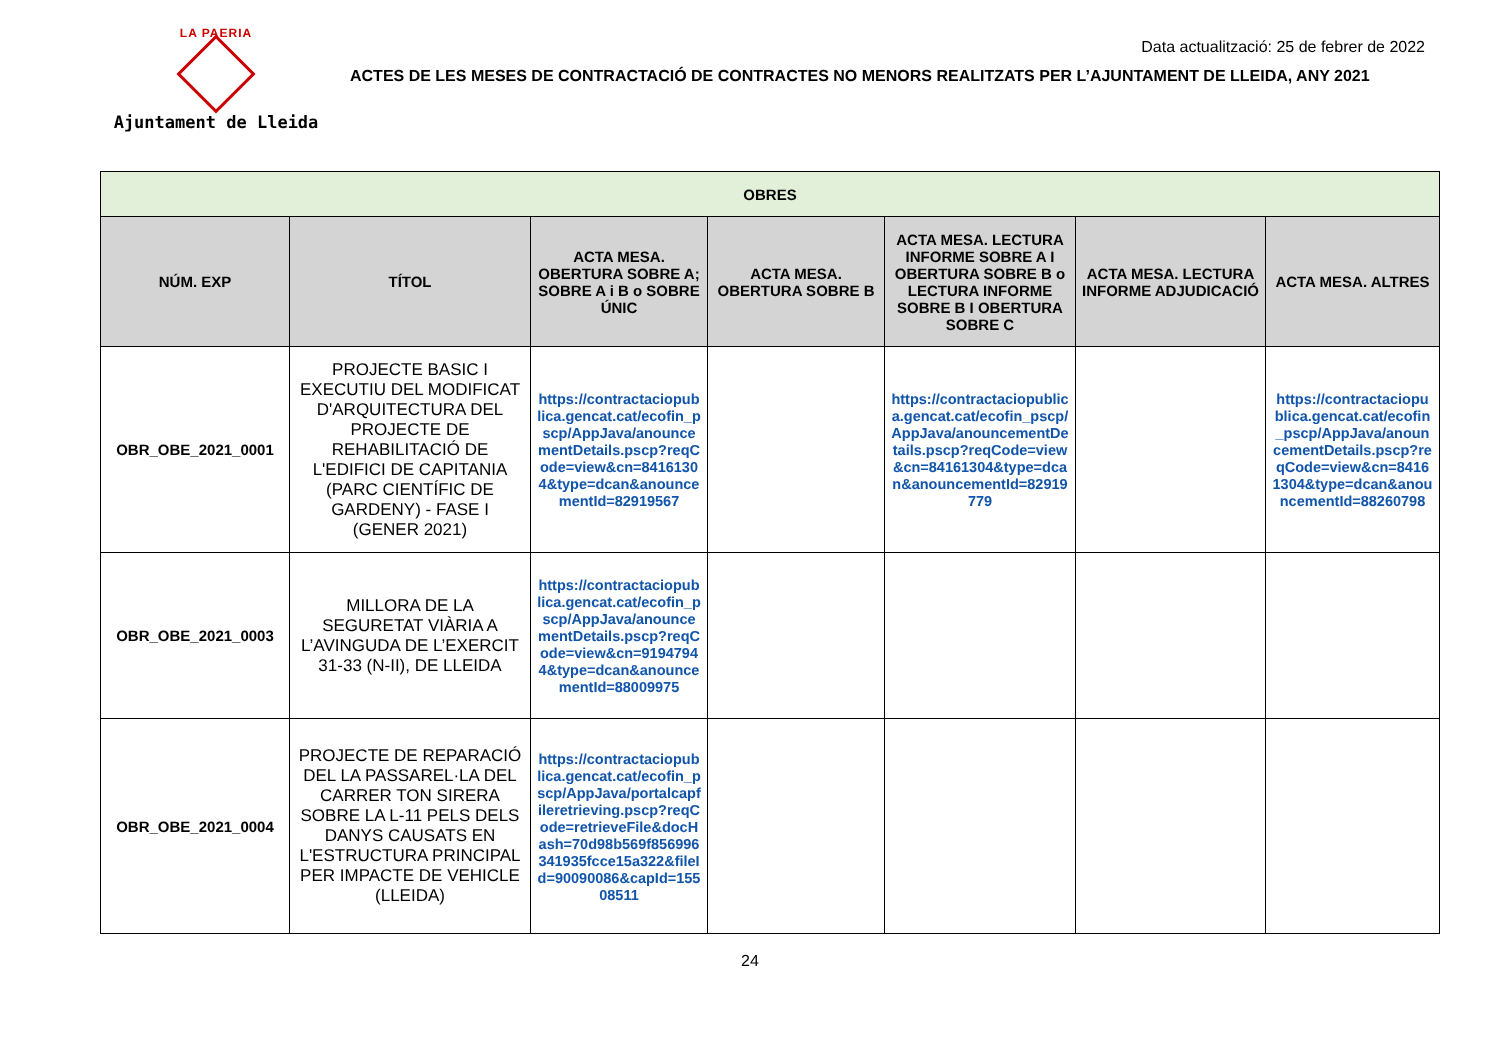LA PAERIA
Ajuntament de Lleida
Data actualització: 25 de febrer de 2022
ACTES DE LES MESES DE CONTRACTACIÓ DE CONTRACTES NO MENORS REALITZATS PER L’AJUNTAMENT DE LLEIDA, ANY 2021
| OBRES | | | | | | |
| --- | --- | --- | --- | --- | --- | --- |
| NÚM. EXP | TÍTOL | ACTA MESA. OBERTURA SOBRE A; SOBRE A i B o SOBRE ÚNIC | ACTA MESA. OBERTURA SOBRE B | ACTA MESA. LECTURA INFORME SOBRE A I OBERTURA SOBRE B o LECTURA INFORME SOBRE B I OBERTURA SOBRE C | ACTA MESA. LECTURA INFORME ADJUDICACIÓ | ACTA MESA. ALTRES |
| OBR_OBE_2021_0001 | PROJECTE BASIC I EXECUTIU DEL MODIFICAT D'ARQUITECTURA DEL PROJECTE DE REHABILITACIÓ DE L'EDIFICI DE CAPITANIA (PARC CIENTÍFIC DE GARDENY) - FASE I (GENER 2021) | https://contractaciopublica.gencat.cat/ecofin_pscp/AppJava/anouncementDetails.pscp?reqCode=view&cn=84161304&type=dcan&anouncementId=82919567 | | https://contractaciopublica.gencat.cat/ecofin_pscp/AppJava/anouncementDetails.pscp?reqCode=view&cn=84161304&type=dcan&anouncementId=82919779 | | https://contractaciopublica.gencat.cat/ecofin_pscp/AppJava/anouncementDetails.pscp?reqCode=view&cn=84161304&type=dcan&anouncementId=88260798 |
| OBR_OBE_2021_0003 | MILLORA DE LA SEGURETAT VIÀRIA A L’AVINGUDA DE L’EXERCIT 31-33 (N-II), DE LLEIDA | https://contractaciopublica.gencat.cat/ecofin_pscp/AppJava/anouncementDetails.pscp?reqCode=view&cn=91947944&type=dcan&anouncementId=88009975 | | | | |
| OBR_OBE_2021_0004 | PROJECTE DE REPARACIÓ DEL LA PASSAREL·LA DEL CARRER TON SIRERA SOBRE LA L-11 PELS DELS DANYS CAUSATS EN L'ESTRUCTURA PRINCIPAL PER IMPACTE DE VEHICLE (LLEIDA) | https://contractaciopublica.gencat.cat/ecofin_pscp/AppJava/portalcapfileretrieving.pscp?reqCode=retrieveFile&docHash=70d98b569f856996341935fcce15a322&fileId=90090086&capId=15508511 | | | | |
24